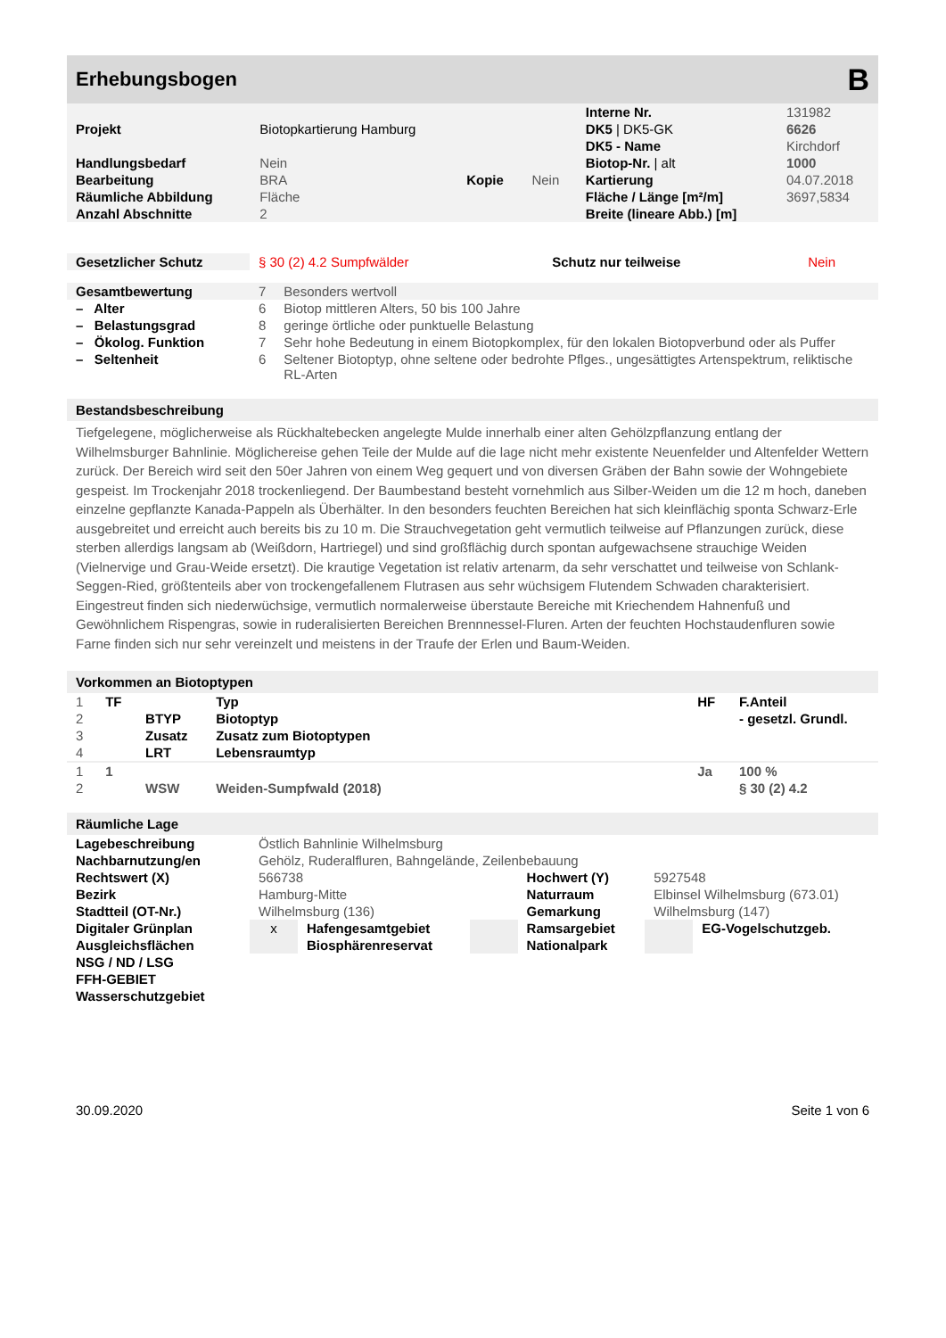Erhebungsbogen
B
| | | | | Interne Nr. | 131982 |
| Projekt | Biotopkartierung Hamburg | | | DK5 / DK5-GK | 6626 |
| | | | | DK5 - Name | Kirchdorf |
| Handlungsbedarf | Nein | | | Biotop-Nr. / alt | 1000 |
| Bearbeitung | BRA | Kopie | Nein | Kartierung | 04.07.2018 |
| Räumliche Abbildung | Fläche | | | Fläche / Länge [m²/m] | 3697,5834 |
| Anzahl Abschnitte | 2 | | | Breite (lineare Abb.) [m] | |
| Gesetzlicher Schutz | § 30 (2) 4.2 Sumpfwälder | Schutz nur teilweise | Nein |
| Gesamtbewertung | 7 | Besonders wertvoll |
| – Alter | 6 | Biotop mittleren Alters, 50 bis 100 Jahre |
| – Belastungsgrad | 8 | geringe örtliche oder punktuelle Belastung |
| – Ökolog. Funktion | 7 | Sehr hohe Bedeutung in einem Biotopkomplex, für den lokalen Biotopverbund oder als Puffer |
| – Seltenheit | 6 | Seltener Biotoptyp, ohne seltene oder bedrohte Pflges., ungesättigtes Artenspektrum, reliktische RL-Arten |
Bestandsbeschreibung
Tiefgelegene, möglicherweise als Rückhaltebecken angelegte Mulde innerhalb einer alten Gehölzpflanzung entlang der Wilhelmsburger Bahnlinie. Möglichereise gehen Teile der Mulde auf die lage nicht mehr existente Neuenfelder und Altenfelder Wettern zurück. Der Bereich wird seit den 50er Jahren von einem Weg gequert und von diversen Gräben der Bahn sowie der Wohngebiete gespeist. Im Trockenjahr 2018 trockenliegend. Der Baumbestand besteht vornehmlich aus Silber-Weiden um die 12 m hoch, daneben einzelne gepflanzte Kanada-Pappeln als Überhälter. In den besonders feuchten Bereichen hat sich kleinflächig sponta Schwarz-Erle ausgebreitet und erreicht auch bereits bis zu 10 m. Die Strauchvegetation geht vermutlich teilweise auf Pflanzungen zurück, diese sterben allerdigs langsam ab (Weißdorn, Hartriegel) und sind großflächig durch spontan aufgewachsene strauchige Weiden (Vielnervige und Grau-Weide ersetzt). Die krautige Vegetation ist relativ artenarm, da sehr verschattet und teilweise von Schlank-Seggen-Ried, größtenteils aber von trockengefallenem Flutrasen aus sehr wüchsigem Flutendem Schwaden charakterisiert. Eingestreut finden sich niederwüchsige, vermutlich normalerweise überstaute Bereiche mit Kriechendem Hahnenfuß und Gewöhnlichem Rispengras, sowie in ruderalisierten Bereichen Brennnessel-Fluren. Arten der feuchten Hochstaudenfluren sowie Farne finden sich nur sehr vereinzelt und meistens in der Traufe der Erlen und Baum-Weiden.
Vorkommen an Biotoptypen
| 1 | TF | | Typ | HF | F.Anteil |
| 2 | | BTYP | Biotoptyp | | - gesetzl. Grundl. |
| 3 | | Zusatz | Zusatz zum Biotoptypen | | |
| 4 | | LRT | Lebensraumtyp | | |
| 1 | 1 | | | Ja | 100 % |
| 2 | | WSW | Weiden-Sumpfwald (2018) | | § 30 (2) 4.2 |
Räumliche Lage
| Lagebeschreibung | Östlich Bahnlinie Wilhelmsburg | | | | | |
| Nachbarnutzung/en | Gehölz, Ruderalfluren, Bahngelände, Zeilenbebauung | | | | | |
| Rechtswert (X) | 566738 | | | Hochwert (Y) | 5927548 | |
| Bezirk | Hamburg-Mitte | | | Naturraum | Elbinsel Wilhelmsburg (673.01) | |
| Stadtteil (OT-Nr.) | Wilhelmsburg (136) | | | Gemarkung | Wilhelmsburg (147) | |
| Digitaler Grünplan | x | Hafengesamtgebiet | | Ramsargebiet | | EG-Vogelschutzgeb. |
| Ausgleichsflächen | | Biosphärenreservat | | Nationalpark | | |
| NSG / ND / LSG | | | | | | |
| FFH-GEBIET | | | | | | |
| Wasserschutzgebiet | | | | | | |
30.09.2020 Seite 1 von 6